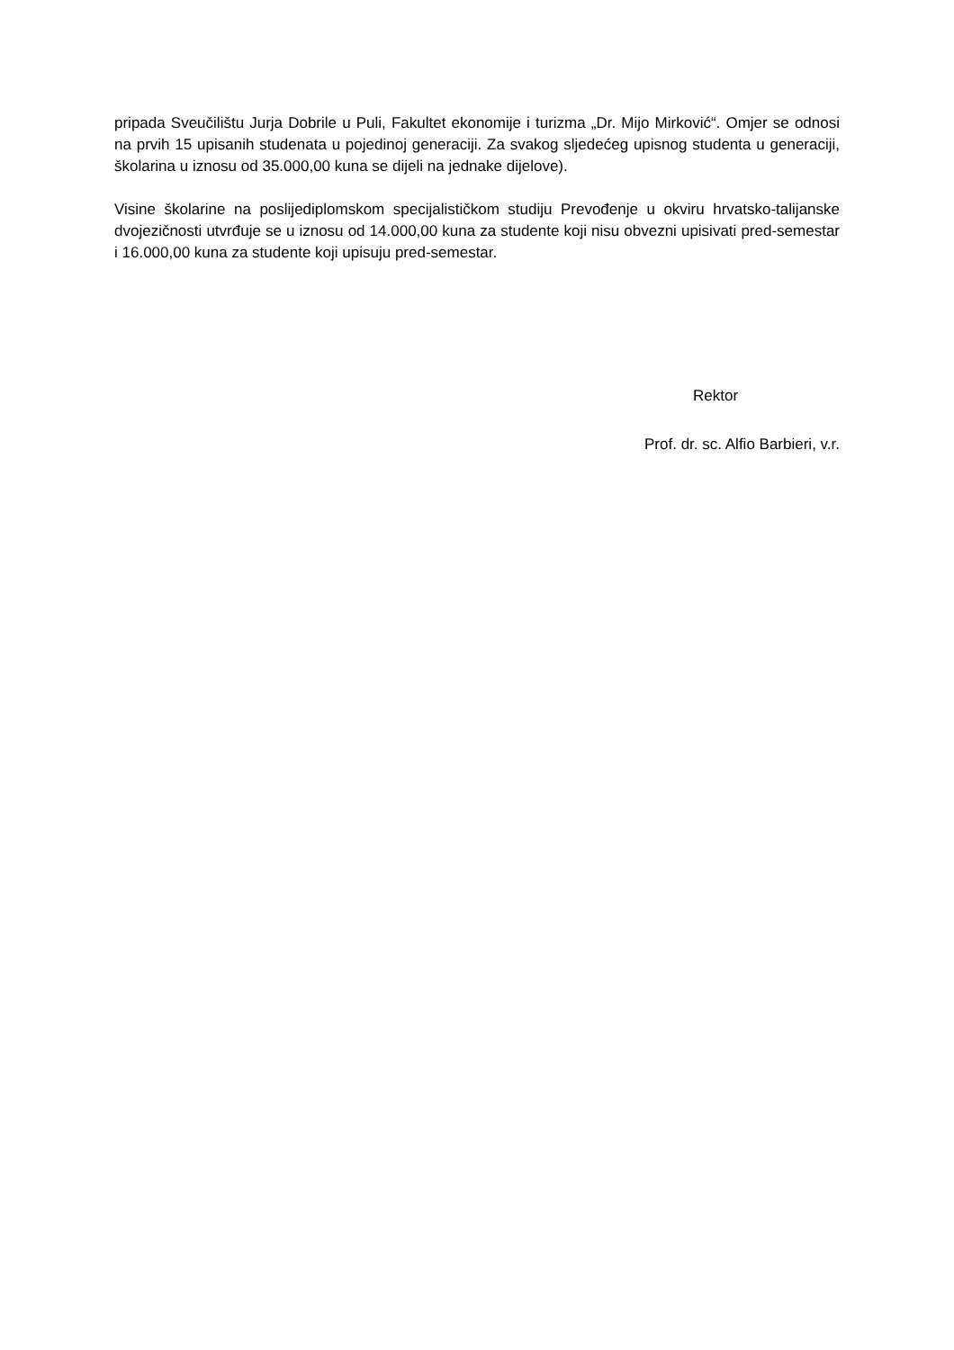pripada Sveučilištu Jurja Dobrile u Puli, Fakultet ekonomije i turizma „Dr. Mijo Mirković“. Omjer se odnosi na prvih 15 upisanih studenata u pojedinoj generaciji. Za svakog sljedećeg upisnog studenta u generaciji, školarina u iznosu od 35.000,00 kuna se dijeli na jednake dijelove).
Visine školarine na poslijediplomskom specijalističkom studiju Prevođenje u okviru hrvatsko-talijanske dvojezičnosti utvrđuje se u iznosu od 14.000,00 kuna za studente koji nisu obvezni upisivati pred-semestar i 16.000,00 kuna za studente koji upisuju pred-semestar.
Rektor
Prof. dr. sc. Alfio Barbieri, v.r.